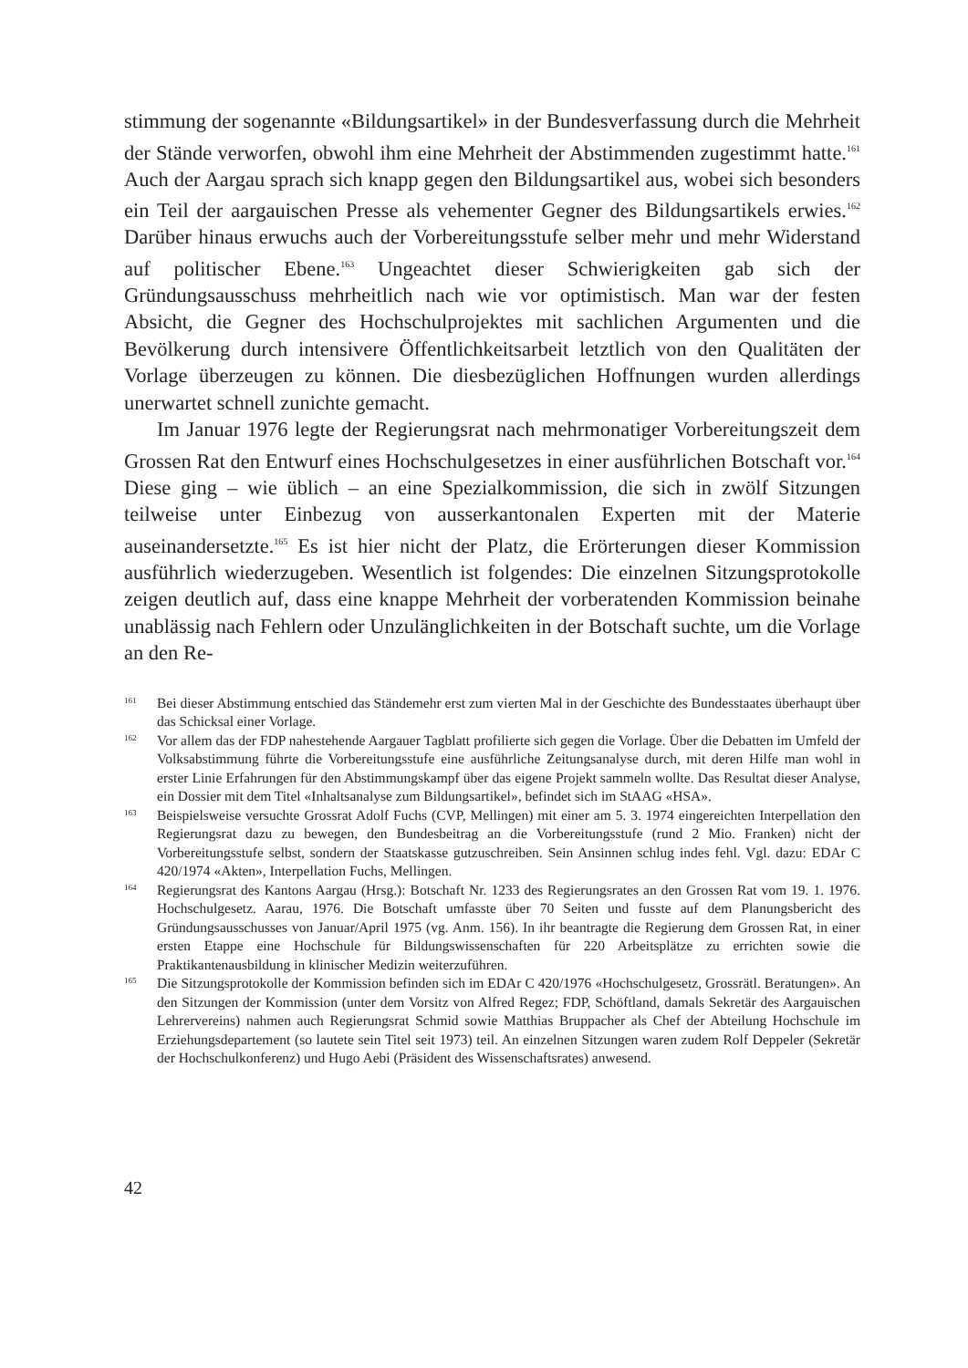stimmung der sogenannte «Bildungsartikel» in der Bundesverfassung durch die Mehrheit der Stände verworfen, obwohl ihm eine Mehrheit der Abstimmenden zugestimmt hatte.<sup>161</sup> Auch der Aargau sprach sich knapp gegen den Bildungsartikel aus, wobei sich besonders ein Teil der aargauischen Presse als vehementer Gegner des Bildungsartikels erwies.<sup>162</sup> Darüber hinaus erwuchs auch der Vorbereitungsstufe selber mehr und mehr Widerstand auf politischer Ebene.<sup>163</sup> Ungeachtet dieser Schwierigkeiten gab sich der Gründungsausschuss mehrheitlich nach wie vor optimistisch. Man war der festen Absicht, die Gegner des Hochschulprojektes mit sachlichen Argumenten und die Bevölkerung durch intensivere Öffentlichkeitsarbeit letztlich von den Qualitäten der Vorlage überzeugen zu können. Die diesbezüglichen Hoffnungen wurden allerdings unerwartet schnell zunichte gemacht.
Im Januar 1976 legte der Regierungsrat nach mehrmonatiger Vorbereitungszeit dem Grossen Rat den Entwurf eines Hochschulgesetzes in einer ausführlichen Botschaft vor.<sup>164</sup> Diese ging – wie üblich – an eine Spezialkommission, die sich in zwölf Sitzungen teilweise unter Einbezug von ausserkantonalen Experten mit der Materie auseinandersetzte.<sup>165</sup> Es ist hier nicht der Platz, die Erörterungen dieser Kommission ausführlich wiederzugeben. Wesentlich ist folgendes: Die einzelnen Sitzungsprotokolle zeigen deutlich auf, dass eine knappe Mehrheit der vorberatenden Kommission beinahe unablässig nach Fehlern oder Unzulänglichkeiten in der Botschaft suchte, um die Vorlage an den Re-
161 Bei dieser Abstimmung entschied das Ständemehr erst zum vierten Mal in der Geschichte des Bundesstaates überhaupt über das Schicksal einer Vorlage.
162 Vor allem das der FDP nahestehende Aargauer Tagblatt profilierte sich gegen die Vorlage. Über die Debatten im Umfeld der Volksabstimmung führte die Vorbereitungsstufe eine ausführliche Zeitungsanalyse durch, mit deren Hilfe man wohl in erster Linie Erfahrungen für den Abstimmungskampf über das eigene Projekt sammeln wollte. Das Resultat dieser Analyse, ein Dossier mit dem Titel «Inhaltsanalyse zum Bildungsartikel», befindet sich im StAAG «HSA».
163 Beispielsweise versuchte Grossrat Adolf Fuchs (CVP, Mellingen) mit einer am 5. 3. 1974 eingereichten Interpellation den Regierungsrat dazu zu bewegen, den Bundesbeitrag an die Vorbereitungsstufe (rund 2 Mio. Franken) nicht der Vorbereitungsstufe selbst, sondern der Staatskasse gutzuschreiben. Sein Ansinnen schlug indes fehl. Vgl. dazu: EDAr C 420/1974 «Akten», Interpellation Fuchs, Mellingen.
164 Regierungsrat des Kantons Aargau (Hrsg.): Botschaft Nr. 1233 des Regierungsrates an den Grossen Rat vom 19. 1. 1976. Hochschulgesetz. Aarau, 1976. Die Botschaft umfasste über 70 Seiten und fusste auf dem Planungsbericht des Gründungsausschusses von Januar/April 1975 (vg. Anm. 156). In ihr beantragte die Regierung dem Grossen Rat, in einer ersten Etappe eine Hochschule für Bildungswissenschaften für 220 Arbeitsplätze zu errichten sowie die Praktikantenausbildung in klinischer Medizin weiterzuführen.
165 Die Sitzungsprotokolle der Kommission befinden sich im EDAr C 420/1976 «Hochschulgesetz, Grossrätl. Beratungen». An den Sitzungen der Kommission (unter dem Vorsitz von Alfred Regez; FDP, Schöftland, damals Sekretär des Aargauischen Lehrervereins) nahmen auch Regierungsrat Schmid sowie Matthias Bruppacher als Chef der Abteilung Hochschule im Erziehungsdepartement (so lautete sein Titel seit 1973) teil. An einzelnen Sitzungen waren zudem Rolf Deppeler (Sekretär der Hochschulkonferenz) und Hugo Aebi (Präsident des Wissenschaftsrates) anwesend.
42